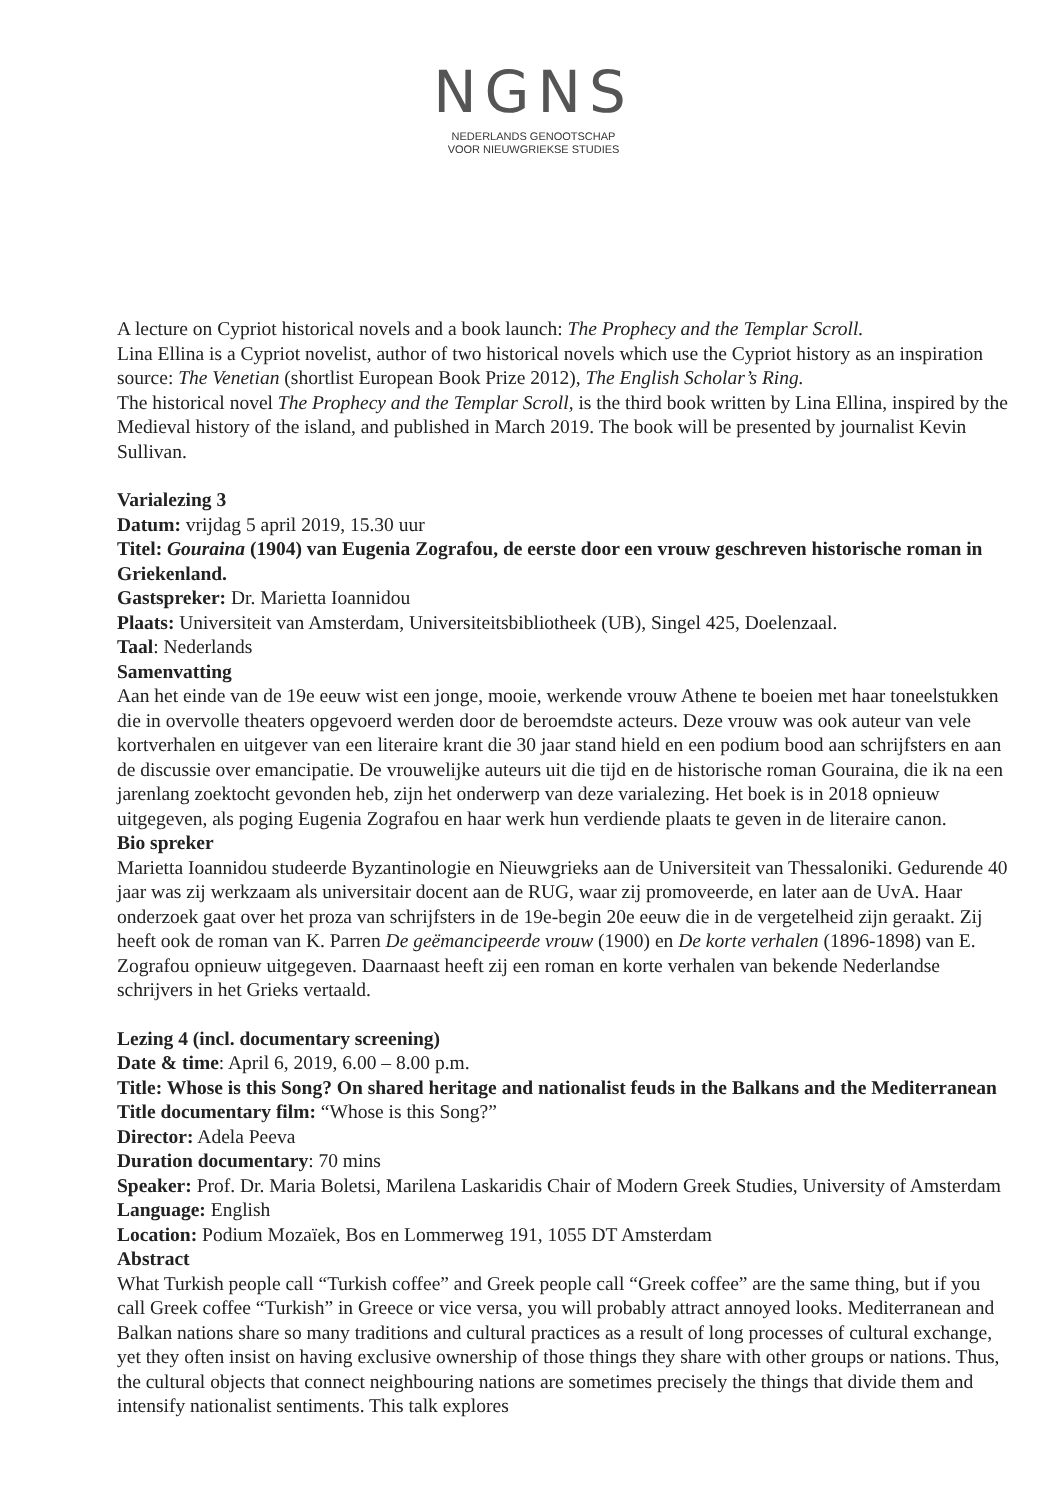NGNS
NEDERLANDS GENOOTSCHAP
VOOR NIEUWGRIEKSE STUDIES
A lecture on Cypriot historical novels and a book launch: The Prophecy and the Templar Scroll.
Lina Ellina is a Cypriot novelist, author of two historical novels which use the Cypriot history as an inspiration source: The Venetian (shortlist European Book Prize 2012), The English Scholar’s Ring.
The historical novel The Prophecy and the Templar Scroll, is the third book written by Lina Ellina, inspired by the Medieval history of the island, and published in March 2019. The book will be presented by journalist Kevin Sullivan.
Varialezing 3
Datum: vrijdag 5 april 2019, 15.30 uur
Titel: Gouraina (1904) van Eugenia Zografou, de eerste door een vrouw geschreven historische roman in Griekenland.
Gastspreker: Dr. Marietta Ioannidou
Plaats: Universiteit van Amsterdam, Universiteitsbibliotheek (UB), Singel 425, Doelenzaal.
Taal: Nederlands
Samenvatting
Aan het einde van de 19e eeuw wist een jonge, mooie, werkende vrouw Athene te boeien met haar toneelstukken die in overvolle theaters opgevoerd werden door de beroemdste acteurs. Deze vrouw was ook auteur van vele kortverhalen en uitgever van een literaire krant die 30 jaar stand hield en een podium bood aan schrijfsters en aan de discussie over emancipatie. De vrouwelijke auteurs uit die tijd en de historische roman Gouraina, die ik na een jarenlang zoektocht gevonden heb, zijn het onderwerp van deze varialezing. Het boek is in 2018 opnieuw uitgegeven, als poging Eugenia Zografou en haar werk hun verdiende plaats te geven in de literaire canon.
Bio spreker
Marietta Ioannidou studeerde Byzantinologie en Nieuwgrieks aan de Universiteit van Thessaloniki. Gedurende 40 jaar was zij werkzaam als universitair docent aan de RUG, waar zij promoveerde, en later aan de UvA. Haar onderzoek gaat over het proza van schrijfsters in de 19e-begin 20e eeuw die in de vergetelheid zijn geraakt. Zij heeft ook de roman van K. Parren De geëmancipeerde vrouw (1900) en De korte verhalen (1896-1898) van E. Zografou opnieuw uitgegeven. Daarnaast heeft zij een roman en korte verhalen van bekende Nederlandse schrijvers in het Grieks vertaald.
Lezing 4 (incl. documentary screening)
Date & time: April 6, 2019, 6.00 – 8.00 p.m.
Title: Whose is this Song? On shared heritage and nationalist feuds in the Balkans and the Mediterranean
Title documentary film: “Whose is this Song?”
Director: Adela Peeva
Duration documentary: 70 mins
Speaker: Prof. Dr. Maria Boletsi, Marilena Laskaridis Chair of Modern Greek Studies, University of Amsterdam
Language: English
Location: Podium Mozaïek, Bos en Lommerweg 191, 1055 DT Amsterdam
Abstract
What Turkish people call “Turkish coffee” and Greek people call “Greek coffee” are the same thing, but if you call Greek coffee “Turkish” in Greece or vice versa, you will probably attract annoyed looks. Mediterranean and Balkan nations share so many traditions and cultural practices as a result of long processes of cultural exchange, yet they often insist on having exclusive ownership of those things they share with other groups or nations. Thus, the cultural objects that connect neighbouring nations are sometimes precisely the things that divide them and intensify nationalist sentiments. This talk explores